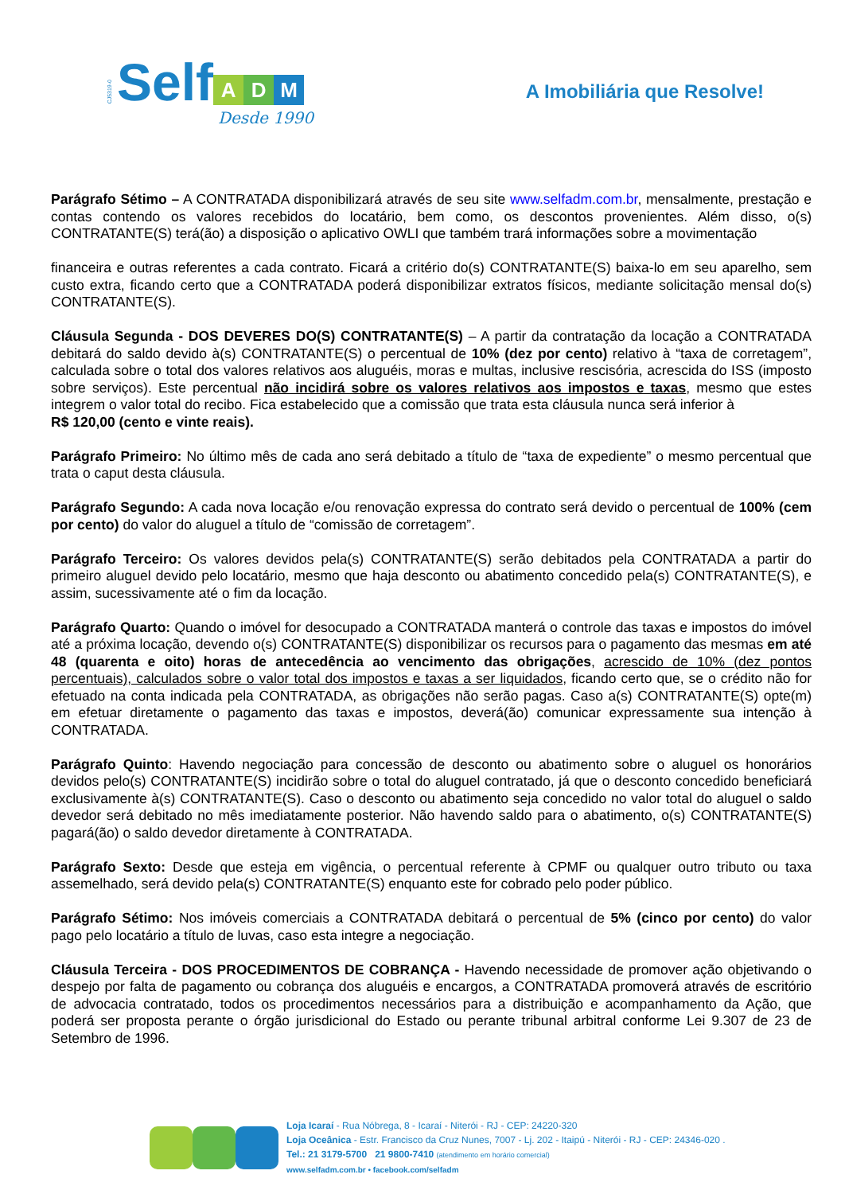CJ5319-0 Self
A D M
Desde 1990
A Imobiliária que Resolve!
Parágrafo Sétimo – A CONTRATADA disponibilizará através de seu site www.selfadm.com.br, mensalmente, prestação e contas contendo os valores recebidos do locatário, bem como, os descontos provenientes. Além disso, o(s) CONTRATANTE(S) terá(ão) a disposição o aplicativo OWLI que também trará informações sobre a movimentação
financeira e outras referentes a cada contrato. Ficará a critério do(s) CONTRATANTE(S) baixa-lo em seu aparelho, sem custo extra, ficando certo que a CONTRATADA poderá disponibilizar extratos físicos, mediante solicitação mensal do(s) CONTRATANTE(S).
Cláusula Segunda - DOS DEVERES DO(S) CONTRATANTE(S) – A partir da contratação da locação a CONTRATADA debitará do saldo devido à(s) CONTRATANTE(S) o percentual de 10% (dez por cento) relativo à “taxa de corretagem”, calculada sobre o total dos valores relativos aos aluguéis, moras e multas, inclusive rescisória, acrescida do ISS (imposto sobre serviços). Este percentual não incidirá sobre os valores relativos aos impostos e taxas, mesmo que estes integrem o valor total do recibo. Fica estabelecido que a comissão que trata esta cláusula nunca será inferior à
R$ 120,00 (cento e vinte reais).
Parágrafo Primeiro: No último mês de cada ano será debitado a título de “taxa de expediente” o mesmo percentual que trata o caput desta cláusula.
Parágrafo Segundo: A cada nova locação e/ou renovação expressa do contrato será devido o percentual de 100% (cem por cento) do valor do aluguel a título de “comissão de corretagem”.
Parágrafo Terceiro: Os valores devidos pela(s) CONTRATANTE(S) serão debitados pela CONTRATADA a partir do primeiro aluguel devido pelo locatário, mesmo que haja desconto ou abatimento concedido pela(s) CONTRATANTE(S), e assim, sucessivamente até o fim da locação.
Parágrafo Quarto: Quando o imóvel for desocupado a CONTRATADA manterá o controle das taxas e impostos do imóvel até a próxima locação, devendo o(s) CONTRATANTE(S) disponibilizar os recursos para o pagamento das mesmas em até 48 (quarenta e oito) horas de antecedência ao vencimento das obrigações, acrescido de 10% (dez pontos percentuais), calculados sobre o valor total dos impostos e taxas a ser liquidados, ficando certo que, se o crédito não for efetuado na conta indicada pela CONTRATADA, as obrigações não serão pagas. Caso a(s) CONTRATANTE(S) opte(m) em efetuar diretamente o pagamento das taxas e impostos, deverá(ão) comunicar expressamente sua intenção à CONTRATADA.
Parágrafo Quinto: Havendo negociação para concessão de desconto ou abatimento sobre o aluguel os honorários devidos pelo(s) CONTRATANTE(S) incidirão sobre o total do aluguel contratado, já que o desconto concedido beneficiará exclusivamente à(s) CONTRATANTE(S). Caso o desconto ou abatimento seja concedido no valor total do aluguel o saldo devedor será debitado no mês imediatamente posterior. Não havendo saldo para o abatimento, o(s) CONTRATANTE(S) pagará(ão) o saldo devedor diretamente à CONTRATADA.
Parágrafo Sexto: Desde que esteja em vigência, o percentual referente à CPMF ou qualquer outro tributo ou taxa assemelhado, será devido pela(s) CONTRATANTE(S) enquanto este for cobrado pelo poder público.
Parágrafo Sétimo: Nos imóveis comerciais a CONTRATADA debitará o percentual de 5% (cinco por cento) do valor pago pelo locatário a título de luvas, caso esta integre a negociação.
Cláusula Terceira - DOS PROCEDIMENTOS DE COBRANÇA - Havendo necessidade de promover ação objetivando o despejo por falta de pagamento ou cobrança dos aluguéis e encargos, a CONTRATADA promoverá através de escritório de advocacia contratado, todos os procedimentos necessários para a distribuição e acompanhamento da Ação, que poderá ser proposta perante o órgão jurisdicional do Estado ou perante tribunal arbitral conforme Lei 9.307 de 23 de Setembro de 1996.
Loja Icaraí - Rua Nóbrega, 8 - Icaraí - Niterói - RJ - CEP: 24220-320
Loja Oceânica - Estr. Francisco da Cruz Nunes, 7007 - Lj. 202 - Itaipú - Niterói - RJ - CEP: 24346-020 .
Tel.: 21 3179-5700 21 9800-7410 (atendimento em horário comercial)
www.selfadm.com.br • facebook.com/selfadm